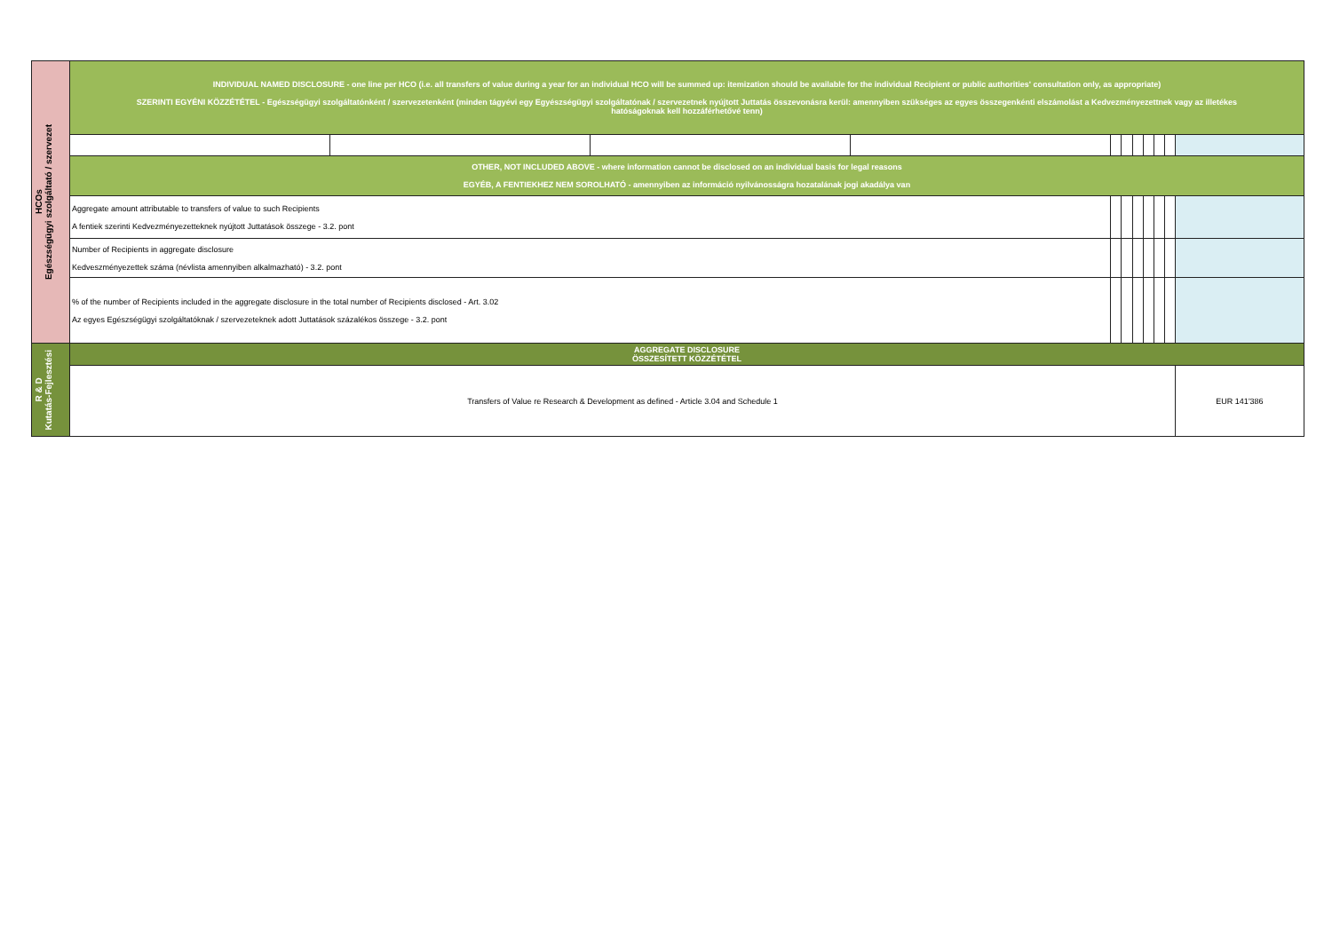| HCOs Egészségügyi szolgáltató / szervezet | INDIVIDUAL NAMED DISCLOSURE - one line per HCO (i.e. all transfers of value during a year for an individual HCO will be summed up: itemization should be available for the individual Recipient or public authorities' consultation only, as appropriate) SZERINTI EGYÉNI KÖZZÉTÉTEL - Egészségügyi szolgáltatónként / szervezetenként (minden tágyévi egy Egyészségügyi szolgáltatónak / szervezetnek nyújtott Juttatás összevonásra kerül: amennyiben szükséges az egyes összegenkénti elszámolást a Kedvezményezettnek vagy az illetékes hatóságoknak kell hozzáférhetővé tenn) | | | | | | | | | | |
| | OTHER, NOT INCLUDED ABOVE - where information cannot be disclosed on an individual basis for legal reasons EGYÉB, A FENTIEKHEZ NEM SOROLHATÓ - amennyiben az információ nyilvánosságra hozatalának jogi akadálya van | | | | | | | | | | |
| | Aggregate amount attributable to transfers of value to such Recipients A fentiek szerinti Kedvezményezetteknek nyújtott Juttatások összege - 3.2. pont | | | | | | | | | | |
| | Number of Recipients in aggregate disclosure Kedveszményezettek száma (névlista amennyiben alkalmazható) - 3.2. pont | | | | | | | | | | |
| | % of the number of Recipients included in the aggregate disclosure in the total number of Recipients disclosed - Art. 3.02 Az egyes Egészségügyi szolgáltatóknak / szervezeteknek adott Juttatások százalékos összege - 3.2. pont | | | | | | | | | | |
| R & D Kutatás-Fejlesztési | AGGREGATE DISCLOSURE ÖSSZESÍTETT KÖZZÉTÉTEL | | | | | | | | | | |
| | Transfers of Value re Research & Development as defined - Article 3.04 and Schedule 1 | | | | | | | | | | EUR 141'386 |